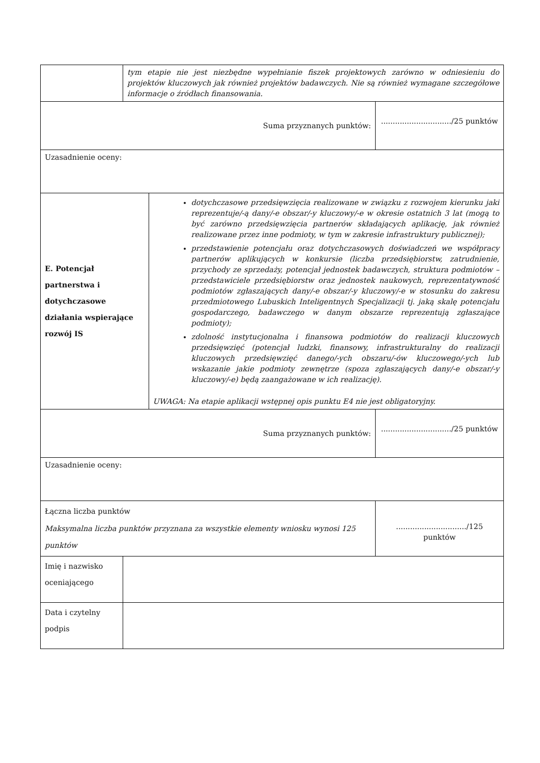| | tym etapie nie jest niezbędne wypełnianie fiszek projektowych zarówno w odniesieniu do projektów kluczowych jak również projektów badawczych. Nie są również wymagane szczegółowe informacje o źródłach finansowania. | | |
| Suma przyznanych punktów: | | | ............................../25 punktów |
| Uzasadnienie oceny: | | | |
| E. Potencjał partnerstwa i dotychczasowe działania wspierające rozwój IS | | dotychczasowe przedsięwzięcia realizowane w związku z rozwojem kierunku jaki reprezentuje/-ą dany/-e obszar/-y kluczowy/-e w okresie ostatnich 3 lat (mogą to być zarówno przedsięwzięcia partnerów składających aplikację, jak również realizowane przez inne podmioty, w tym w zakresie infrastruktury publicznej); przedstawienie potencjału oraz dotychczasowych doświadczeń we współpracy partnerów aplikujących w konkursie (liczba przedsiębiorstw, zatrudnienie, przychody ze sprzedaży, potencjał jednostek badawczych, struktura podmiotów – przedstawiciele przedsiębiorstw oraz jednostek naukowych, reprezentatywność podmiotów zgłaszających dany/-e obszar/-y kluczowy/-e w stosunku do zakresu przedmiotowego Lubuskich Inteligentnych Specjalizacji tj. jaką skalę potencjału gospodarczego, badawczego w danym obszarze reprezentują zgłaszające podmioty); zdolność instytucjonalna i finansowa podmiotów do realizacji kluczowych przedsięwzięć (potencjał ludzki, finansowy, infrastrukturalny do realizacji kluczowych przedsięwzięć danego/-ych obszaru/-ów kluczowego/-ych lub wskazanie jakie podmioty zewnętrze (spoza zgłaszających dany/-e obszar/-y kluczowy/-e) będą zaangażowane w ich realizację). UWAGA: Na etapie aplikacji wstępnej opis punktu E4 nie jest obligatoryjny. | |
| Suma przyznanych punktów: | | | ............................../25 punktów |
| Uzasadnienie oceny: | | | |
| Łączna liczba punktów Maksymalna liczba punktów przyznana za wszystkie elementy wniosku wynosi 125 punktów | | | ............................../125 punktów |
| Imię i nazwisko oceniającego | | | |
| Data i czytelny podpis | | | |